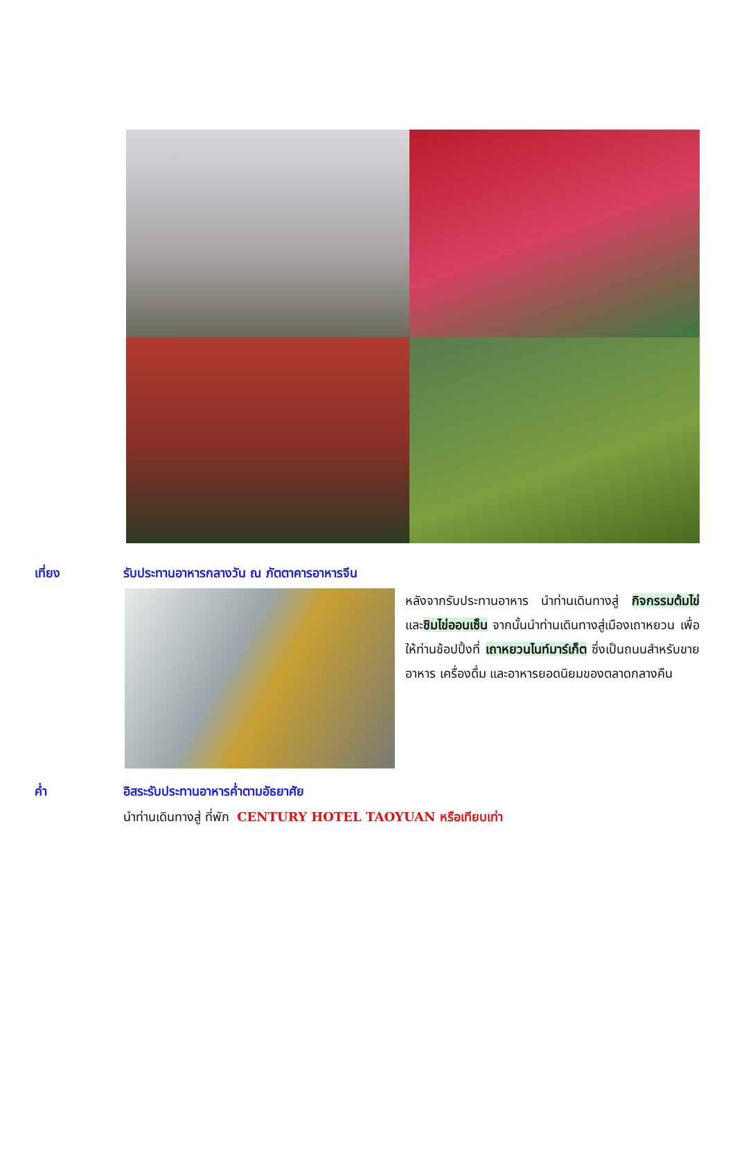เที่ยง รับประทานอาหารกลางวัน ณ ภัตตาคารอาหารจีน
หลังจากรับประทานอาหาร นำท่านเดินทางสู่ กิจกรรมต้มไข่ และชิมไข่ออนเซ็น จากนั้นนำท่านเดินทางสู่เมืองเถาหยวน เพื่อให้ท่านช้อปปิ้งที่ เถาหยวนไนท์มาร์เก็ต ซึ่งเป็นถนนสำหรับขายอาหาร เครื่องดื่ม และอาหารยอดนิยมของตลาดกลางคืน
ค่ำ อิสระรับประทานอาหารค่ำตามอัธยาศัย
นำท่านเดินทางสู่ ที่พัก CENTURY HOTEL TAOYUAN หรือเทียบเท่า